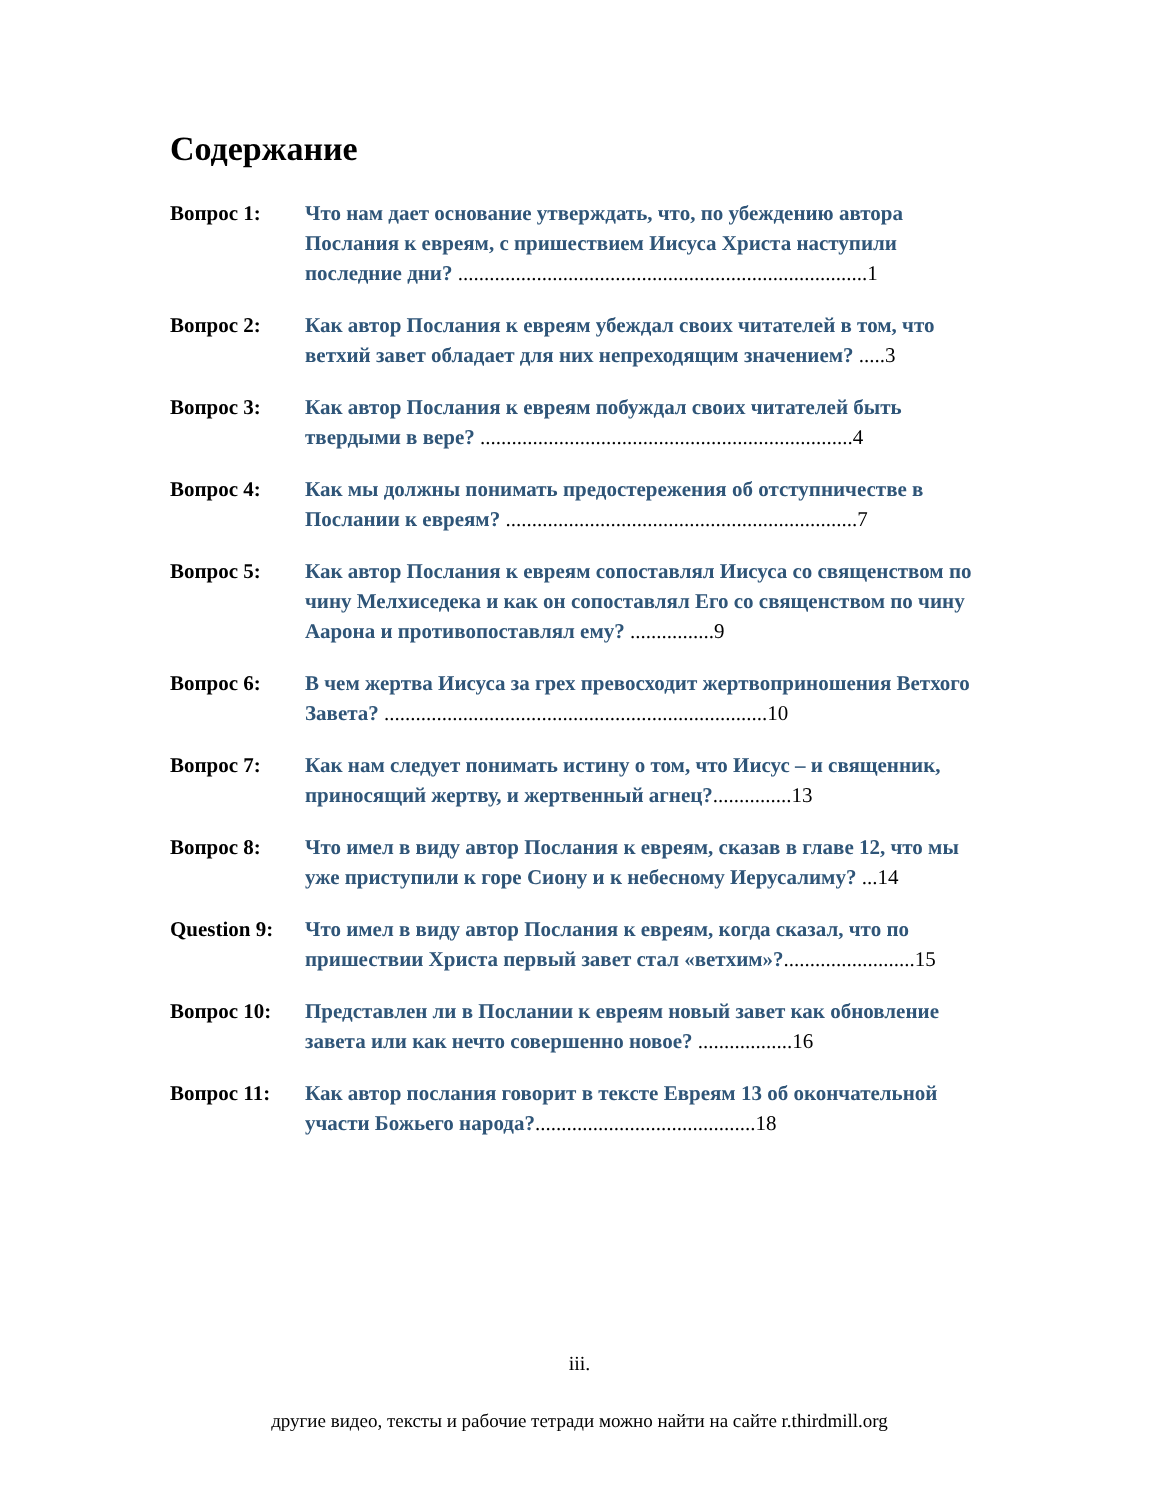Содержание
Вопрос 1: Что нам дает основание утверждать, что, по убеждению автора Послания к евреям, с пришествием Иисуса Христа наступили последние дни? ..............................................................................1
Вопрос 2: Как автор Послания к евреям убеждал своих читателей в том, что ветхий завет обладает для них непреходящим значением? .....3
Вопрос 3: Как автор Послания к евреям побуждал своих читателей быть твердыми в вере? .......................................................................4
Вопрос 4: Как мы должны понимать предостережения об отступничестве в Послании к евреям? ...................................................................7
Вопрос 5: Как автор Послания к евреям сопоставлял Иисуса со священством по чину Мелхиседека и как он сопоставлял Его со священством по чину Аарона и противопоставлял ему? ................9
Вопрос 6: В чем жертва Иисуса за грех превосходит жертвоприношения Ветхого Завета? .........................................................................10
Вопрос 7: Как нам следует понимать истину о том, что Иисус – и священник, приносящий жертву, и жертвенный агнец?...............13
Вопрос 8: Что имел в виду автор Послания к евреям, сказав в главе 12, что мы уже приступили к горе Сиону и к небесному Иерусалиму? ...14
Question 9:
Что имел в виду автор Послания к евреям, когда сказал, что по пришествии Христа первый завет стал «ветхим»?.........................15
Вопрос 10: Представлен ли в Послании к евреям новый завет как обновление завета или как нечто совершенно новое? ..................16
Вопрос 11: Как автор послания говорит в тексте Евреям 13 об окончательной участи Божьего народа?..........................................18
iii.
другие видео, тексты и рабочие тетради можно найти на сайте r.thirdmill.org